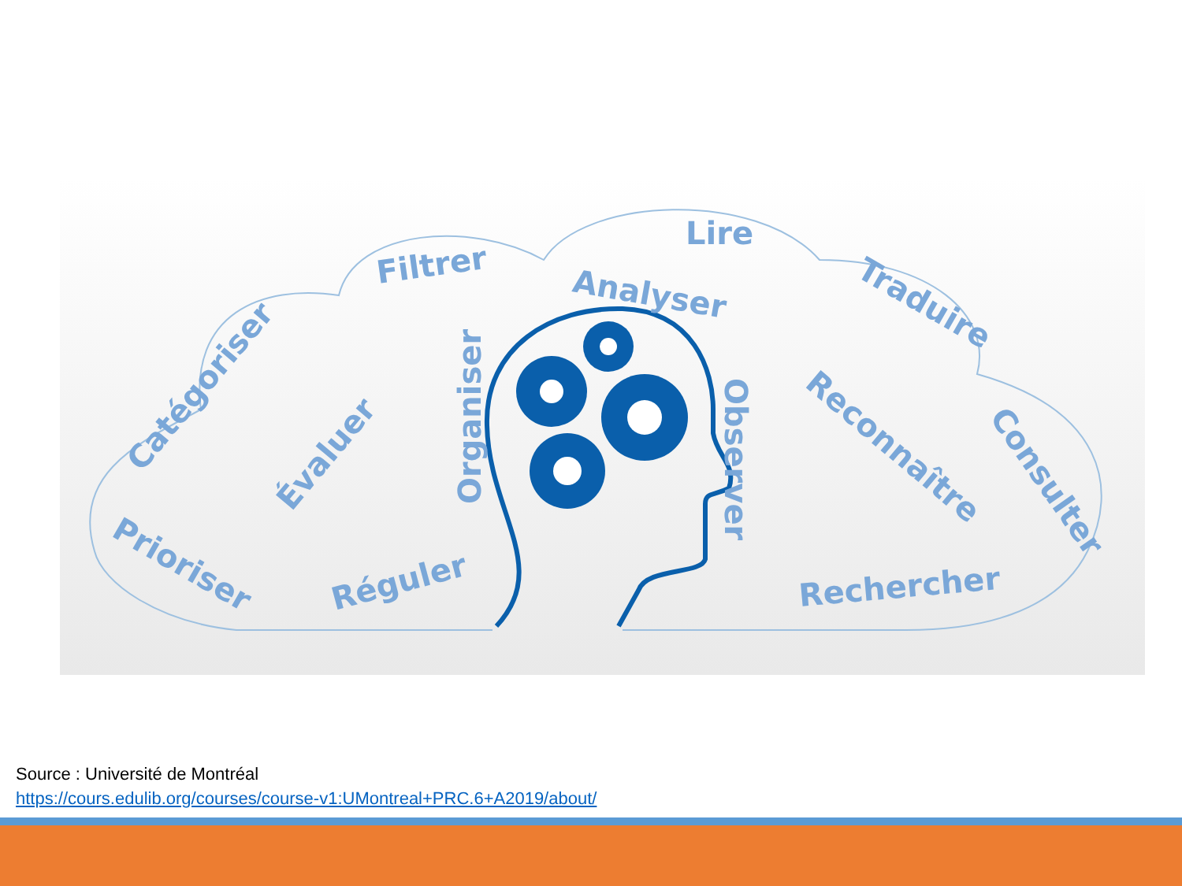Lire
Filtrer
Analyser
Traduire
Catégoriser
Évaluer
Organiser
Observer
Reconnaître
Consulter
Prioriser
Réguler
Rechercher
Source : Université de Montréal
https://cours.edulib.org/courses/course-v1:UMontreal+PRC.6+A2019/about/